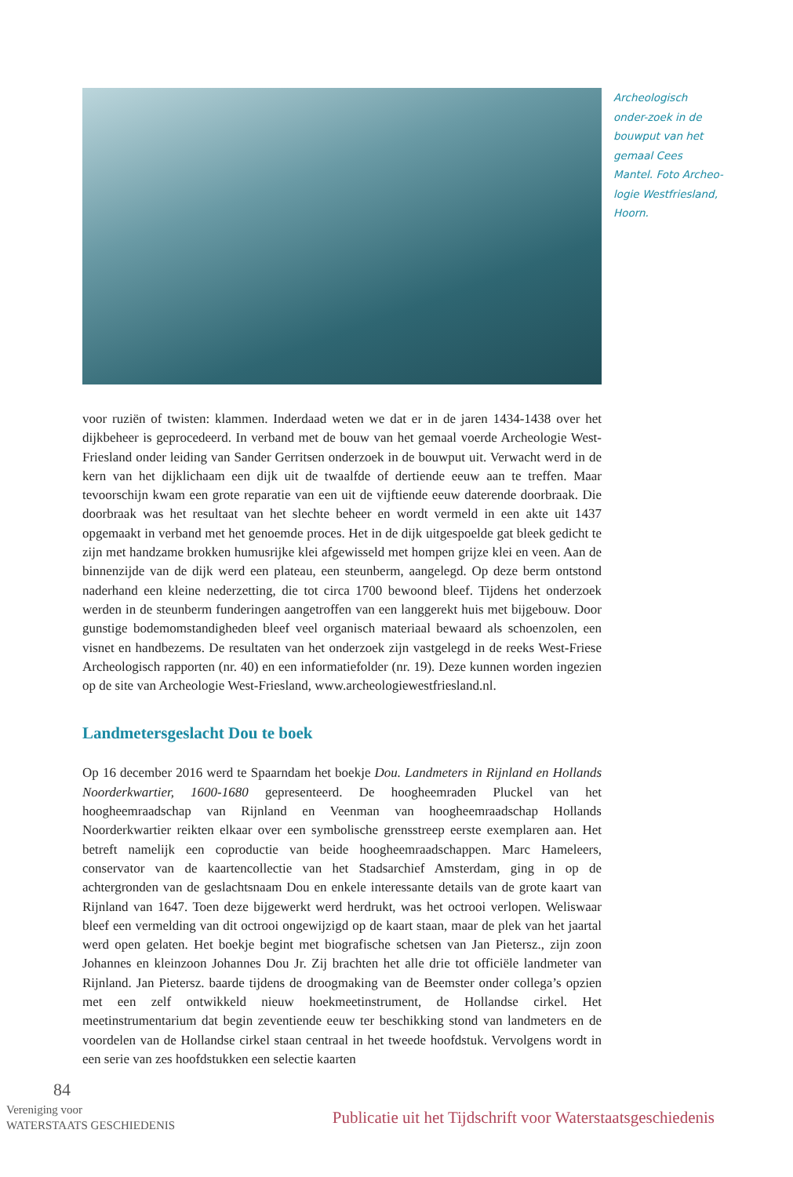Archeologisch onder-zoek in de bouwput van het gemaal Cees Mantel. Foto Archeo-logie Westfriesland, Hoorn.
voor ruziën of twisten: klammen. Inderdaad weten we dat er in de jaren 1434-1438 over het dijkbeheer is geprocedeerd. In verband met de bouw van het gemaal voerde Archeologie West-Friesland onder leiding van Sander Gerritsen onderzoek in de bouwput uit. Verwacht werd in de kern van het dijklichaam een dijk uit de twaalfde of dertiende eeuw aan te treffen. Maar tevoorschijn kwam een grote reparatie van een uit de vijftiende eeuw daterende doorbraak. Die doorbraak was het resultaat van het slechte beheer en wordt vermeld in een akte uit 1437 opgemaakt in verband met het genoemde proces. Het in de dijk uitgespoelde gat bleek gedicht te zijn met handzame brokken humusrijke klei afgewisseld met hompen grijze klei en veen. Aan de binnenzijde van de dijk werd een plateau, een steunberm, aangelegd. Op deze berm ontstond naderhand een kleine nederzetting, die tot circa 1700 bewoond bleef. Tijdens het onderzoek werden in de steunberm funderingen aangetroffen van een langgerekt huis met bijgebouw. Door gunstige bodemomstandigheden bleef veel organisch materiaal bewaard als schoenzolen, een visnet en handbezems. De resultaten van het onderzoek zijn vastgelegd in de reeks West-Friese Archeologisch rapporten (nr. 40) en een informatiefolder (nr. 19). Deze kunnen worden ingezien op de site van Archeologie West-Friesland, www.archeologiewestfriesland.nl.
Landmetersgeslacht Dou te boek
Op 16 december 2016 werd te Spaarndam het boekje Dou. Landmeters in Rijnland en Hollands Noorderkwartier, 1600-1680 gepresenteerd. De hoogheemraden Pluckel van het hoogheemraadschap van Rijnland en Veenman van hoogheemraadschap Hollands Noorderkwartier reikten elkaar over een symbolische grensstreep eerste exemplaren aan. Het betreft namelijk een coproductie van beide hoogheemraadschappen. Marc Hameleers, conservator van de kaartencollectie van het Stadsarchief Amsterdam, ging in op de achtergronden van de geslachtsnaam Dou en enkele interessante details van de grote kaart van Rijnland van 1647. Toen deze bijgewerkt werd herdrukt, was het octrooi verlopen. Weliswaar bleef een vermelding van dit octrooi ongewijzigd op de kaart staan, maar de plek van het jaartal werd open gelaten. Het boekje begint met biografische schetsen van Jan Pietersz., zijn zoon Johannes en kleinzoon Johannes Dou Jr. Zij brachten het alle drie tot officiële landmeter van Rijnland. Jan Pietersz. baarde tijdens de droogmaking van de Beemster onder collega’s opzien met een zelf ontwikkeld nieuw hoekmeetinstrument, de Hollandse cirkel. Het meetinstrumentarium dat begin zeventiende eeuw ter beschikking stond van landmeters en de voordelen van de Hollandse cirkel staan centraal in het tweede hoofdstuk. Vervolgens wordt in een serie van zes hoofdstukken een selectie kaarten
84
Vereniging voor
WATERSTAATS GESCHIEDENIS
Publicatie uit het Tijdschrift voor Waterstaatsgeschiedenis